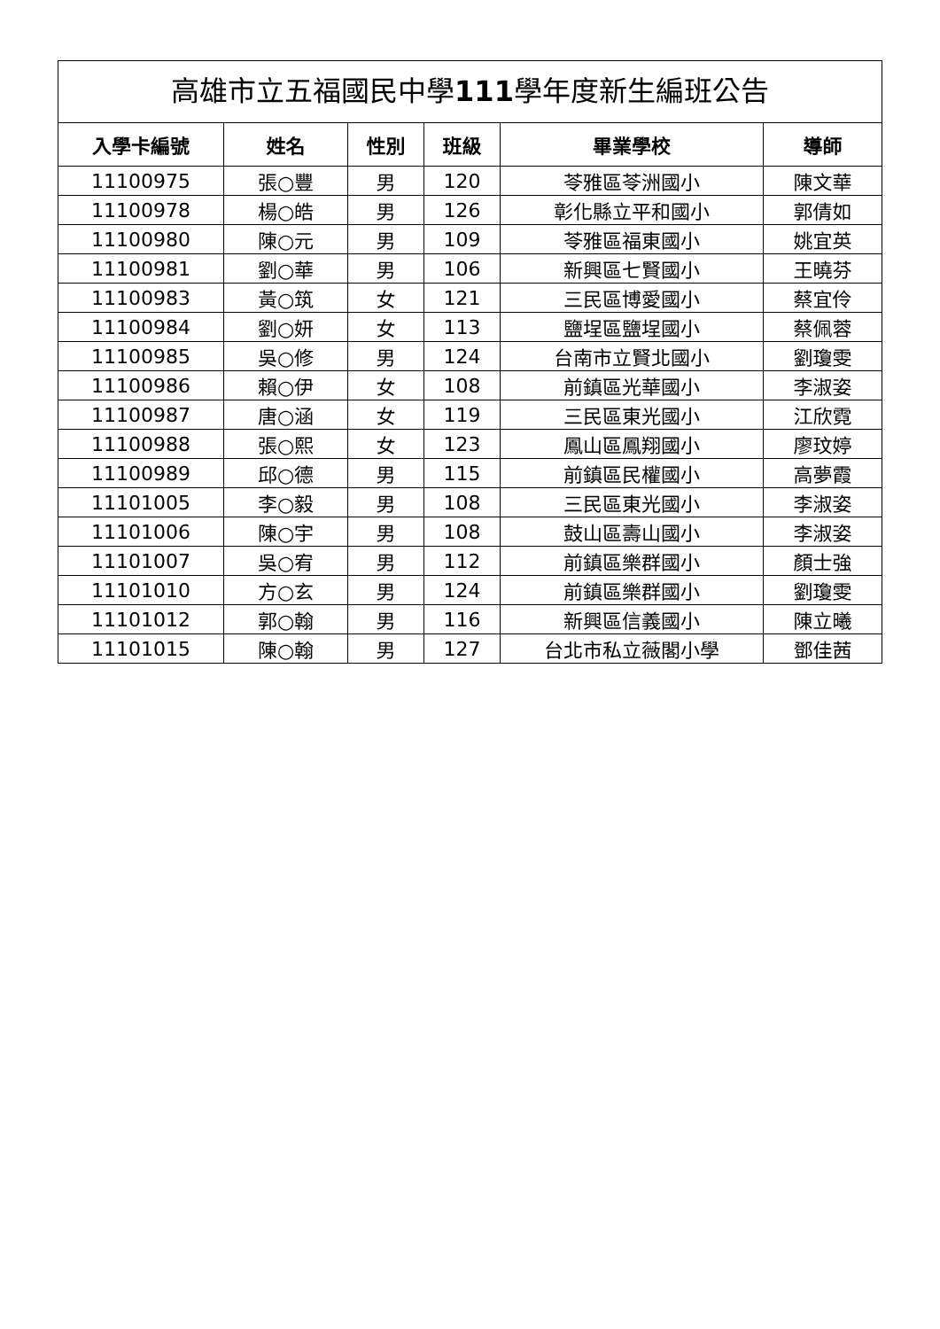高雄市立五福國民中學 111 學年度新生編班公告
| 入學卡編號 | 姓名 | 性別 | 班級 | 畢業學校 | 導師 |
| --- | --- | --- | --- | --- | --- |
| 11100975 | 張○豐 | 男 | 120 | 苓雅區苓洲國小 | 陳文華 |
| 11100978 | 楊○皓 | 男 | 126 | 彰化縣立平和國小 | 郭倩如 |
| 11100980 | 陳○元 | 男 | 109 | 苓雅區福東國小 | 姚宜英 |
| 11100981 | 劉○華 | 男 | 106 | 新興區七賢國小 | 王曉芬 |
| 11100983 | 黃○筑 | 女 | 121 | 三民區博愛國小 | 蔡宜伶 |
| 11100984 | 劉○妍 | 女 | 113 | 鹽埕區鹽埕國小 | 蔡佩蓉 |
| 11100985 | 吳○修 | 男 | 124 | 台南市立賢北國小 | 劉瓊雯 |
| 11100986 | 賴○伊 | 女 | 108 | 前鎮區光華國小 | 李淑姿 |
| 11100987 | 唐○涵 | 女 | 119 | 三民區東光國小 | 江欣霓 |
| 11100988 | 張○熙 | 女 | 123 | 鳳山區鳳翔國小 | 廖玟婷 |
| 11100989 | 邱○德 | 男 | 115 | 前鎮區民權國小 | 高夢霞 |
| 11101005 | 李○毅 | 男 | 108 | 三民區東光國小 | 李淑姿 |
| 11101006 | 陳○宇 | 男 | 108 | 鼓山區壽山國小 | 李淑姿 |
| 11101007 | 吳○宥 | 男 | 112 | 前鎮區樂群國小 | 顏士強 |
| 11101010 | 方○玄 | 男 | 124 | 前鎮區樂群國小 | 劉瓊雯 |
| 11101012 | 郭○翰 | 男 | 116 | 新興區信義國小 | 陳立曦 |
| 11101015 | 陳○翰 | 男 | 127 | 台北市私立薇閣小學 | 鄧佳茜 |